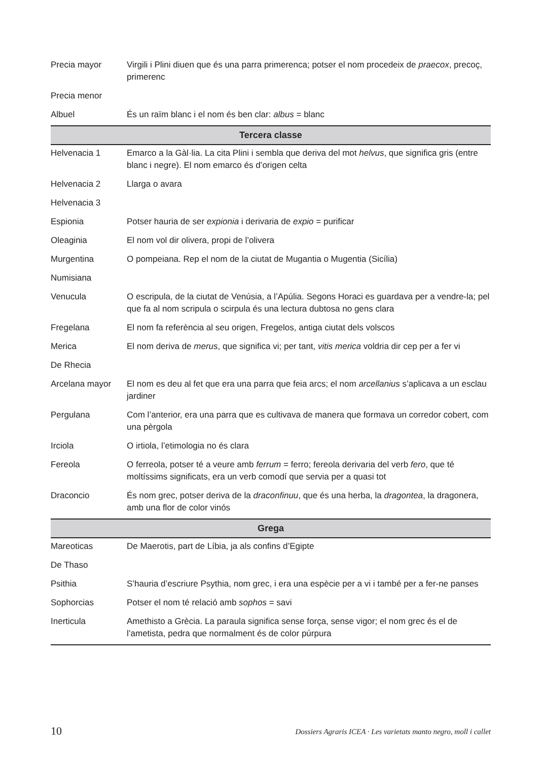| Precia mayor | Virgili i Plini diuen que és una parra primerenca; potser el nom procedeix de praecox , precoç, primerenc |
| Precia menor | |
| Albuel | És un raïm blanc i el nom és ben clar: albus = blanc |
| Tercera classe | |
| Helvenacia 1 | Emarco a la Gàl·lia. La cita Plini i sembla que deriva del mot helvus , que significa gris (entre blanc i negre). El nom emarco és d’origen celta |
| Helvenacia 2 | Llarga o avara |
| Helvenacia 3 | |
| Espionia | Potser hauria de ser expionia i derivaria de expio = purificar |
| Oleaginia | El nom vol dir olivera, propi de l’olivera |
| Murgentina | O pompeiana. Rep el nom de la ciutat de Mugantia o Mugentia (Sicília) |
| Numisiana | |
| Venucula | O escripula, de la ciutat de Venúsia, a l’Apúlia. Segons Horaci es guardava per a vendre-la; pel que fa al nom scripula o scirpula és una lectura dubtosa no gens clara |
| Fregelana | El nom fa referència al seu origen, Fregelos, antiga ciutat dels volscos |
| Merica | El nom deriva de merus , que significa vi; per tant, vitis merica voldria dir cep per a fer vi |
| De Rhecia | |
| Arcelana mayor | El nom es deu al fet que era una parra que feia arcs; el nom arcellanius s’aplicava a un esclau jardiner |
| Pergulana | Com l’anterior, era una parra que es cultivava de manera que formava un corredor cobert, com una pèrgola |
| Irciola | O irtiola, l’etimologia no és clara |
| Fereola | O ferreola, potser té a veure amb ferrum = ferro; fereola derivaria del verb fero , que té moltíssims significats, era un verb comodí que servia per a quasi tot |
| Draconcio | És nom grec, potser deriva de la draconfinuu , que és una herba, la dragontea , la dragonera, amb una flor de color vinós |
| Grega | |
| Mareoticas | De Maerotis, part de Líbia, ja als confins d’Egipte |
| De Thaso | |
| Psithia | S’hauria d’escriure Psythia, nom grec, i era una espècie per a vi i també per a fer-ne panses |
| Sophorcias | Potser el nom té relació amb sophos = savi |
| Inerticula | Amethisto a Grècia. La paraula significa sense força, sense vigor; el nom grec és el de l’ametista, pedra que normalment és de color púrpura |
10 Dossiers Agraris ICEA · Les varietats manto negro, moll i callet